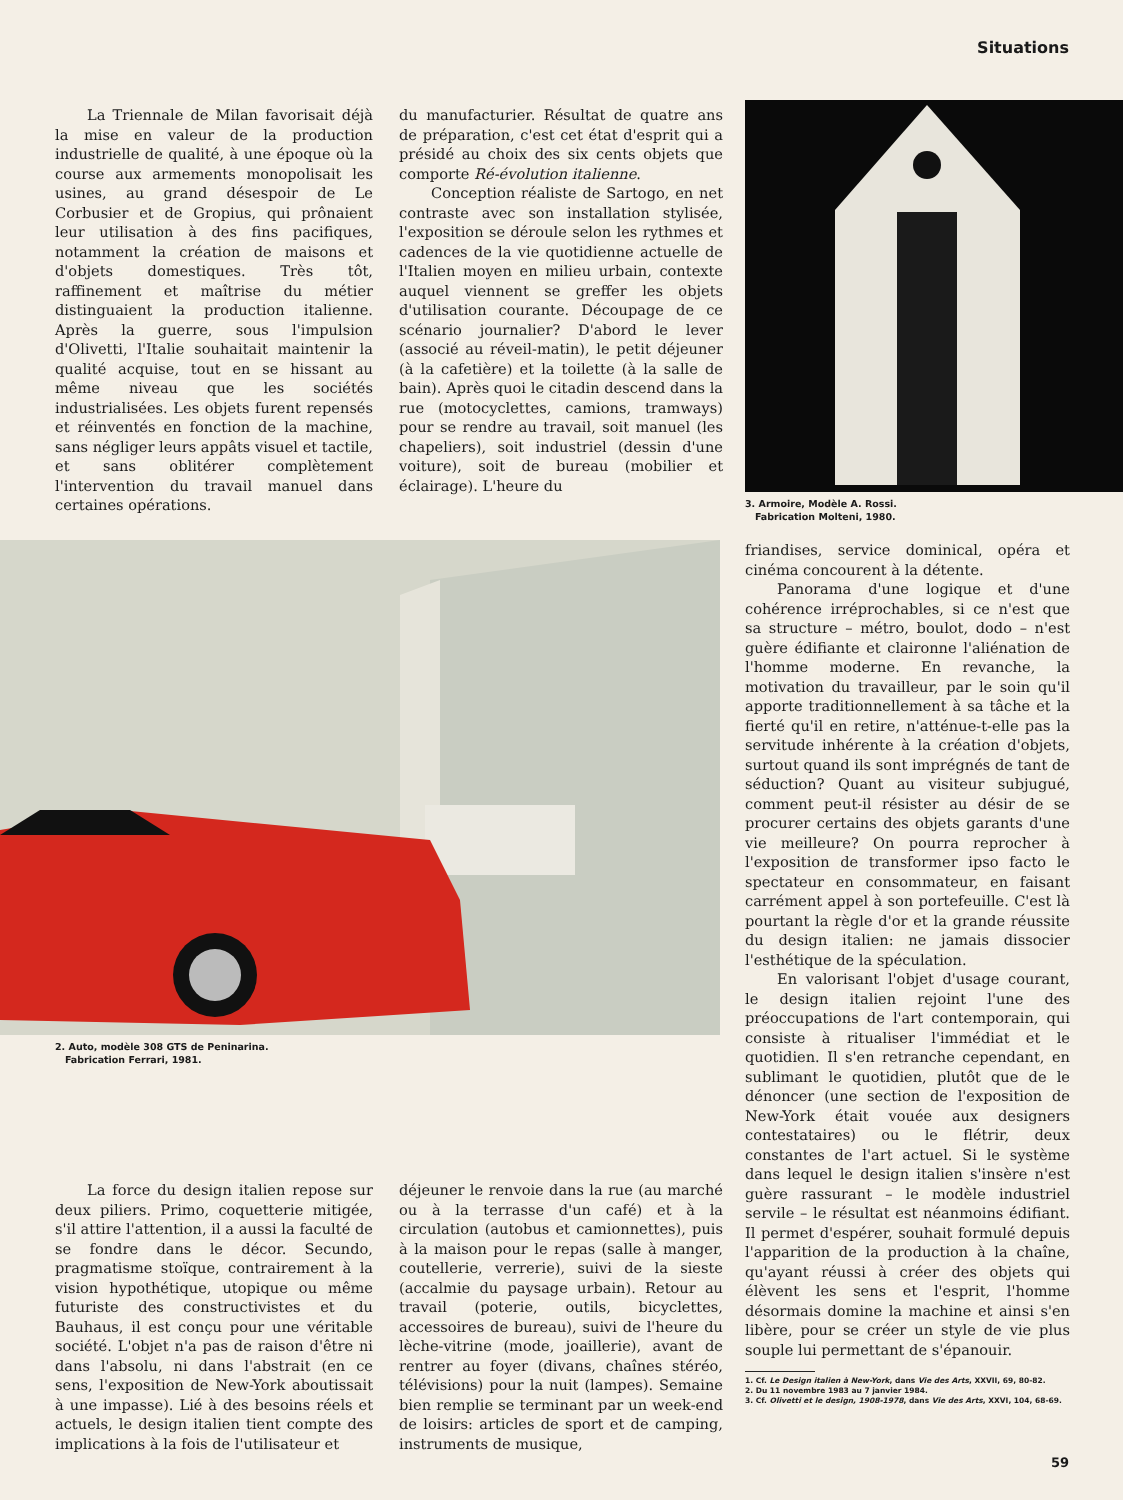Situations
La Triennale de Milan favorisait déjà la mise en valeur de la production industrielle de qualité, à une époque où la course aux armements monopolisait les usines, au grand désespoir de Le Corbusier et de Gropius, qui prônaient leur utilisation à des fins pacifiques, notamment la création de maisons et d'objets domestiques. Très tôt, raffinement et maîtrise du métier distinguaient la production italienne. Après la guerre, sous l'impulsion d'Olivetti, l'Italie souhaitait maintenir la qualité acquise, tout en se hissant au même niveau que les sociétés industrialisées. Les objets furent repensés et réinventés en fonction de la machine, sans négliger leurs appâts visuel et tactile, et sans oblitérer complètement l'intervention du travail manuel dans certaines opérations.
du manufacturier. Résultat de quatre ans de préparation, c'est cet état d'esprit qui a présidé au choix des six cents objets que comporte Ré-évolution italienne.
Conception réaliste de Sartogo, en net contraste avec son installation stylisée, l'exposition se déroule selon les rythmes et cadences de la vie quotidienne actuelle de l'Italien moyen en milieu urbain, contexte auquel viennent se greffer les objets d'utilisation courante. Découpage de ce scénario journalier? D'abord le lever (associé au réveil-matin), le petit déjeuner (à la cafetière) et la toilette (à la salle de bain). Après quoi le citadin descend dans la rue (motocyclettes, camions, tramways) pour se rendre au travail, soit manuel (les chapeliers), soit industriel (dessin d'une voiture), soit de bureau (mobilier et éclairage). L'heure du
3. Armoire, Modèle A. Rossi.
Fabrication Molteni, 1980.
2. Auto, modèle 308 GTS de Peninarina.
Fabrication Ferrari, 1981.
friandises, service dominical, opéra et cinéma concourent à la détente.
Panorama d'une logique et d'une cohérence irréprochables, si ce n'est que sa structure – métro, boulot, dodo – n'est guère édifiante et claironne l'aliénation de l'homme moderne. En revanche, la motivation du travailleur, par le soin qu'il apporte traditionnellement à sa tâche et la fierté qu'il en retire, n'atténue-t-elle pas la servitude inhérente à la création d'objets, surtout quand ils sont imprégnés de tant de séduction? Quant au visiteur subjugué, comment peut-il résister au désir de se procurer certains des objets garants d'une vie meilleure? On pourra reprocher à l'exposition de transformer ipso facto le spectateur en consommateur, en faisant carrément appel à son portefeuille. C'est là pourtant la règle d'or et la grande réussite du design italien: ne jamais dissocier l'esthétique de la spéculation.
En valorisant l'objet d'usage courant, le design italien rejoint l'une des préoccupations de l'art contemporain, qui consiste à ritualiser l'immédiat et le quotidien. Il s'en retranche cependant, en sublimant le quotidien, plutôt que de le dénoncer (une section de l'exposition de New-York était vouée aux designers contestataires) ou le flétrir, deux constantes de l'art actuel. Si le système dans lequel le design italien s'insère n'est guère rassurant – le modèle industriel servile – le résultat est néanmoins édifiant. Il permet d'espérer, souhait formulé depuis l'apparition de la production à la chaîne, qu'ayant réussi à créer des objets qui élèvent les sens et l'esprit, l'homme désormais domine la machine et ainsi s'en libère, pour se créer un style de vie plus souple lui permettant de s'épanouir.
1. Cf. Le Design italien à New-York, dans Vie des Arts, XXVII, 69, 80-82.
2. Du 11 novembre 1983 au 7 janvier 1984.
3. Cf. Olivetti et le design, 1908-1978, dans Vie des Arts, XXVI, 104, 68-69.
La force du design italien repose sur deux piliers. Primo, coquetterie mitigée, s'il attire l'attention, il a aussi la faculté de se fondre dans le décor. Secundo, pragmatisme stoïque, contrairement à la vision hypothétique, utopique ou même futuriste des constructivistes et du Bauhaus, il est conçu pour une véritable société. L'objet n'a pas de raison d'être ni dans l'absolu, ni dans l'abstrait (en ce sens, l'exposition de New-York aboutissait à une impasse). Lié à des besoins réels et actuels, le design italien tient compte des implications à la fois de l'utilisateur et
déjeuner le renvoie dans la rue (au marché ou à la terrasse d'un café) et à la circulation (autobus et camionnettes), puis à la maison pour le repas (salle à manger, coutellerie, verrerie), suivi de la sieste (accalmie du paysage urbain). Retour au travail (poterie, outils, bicyclettes, accessoires de bureau), suivi de l'heure du lèche-vitrine (mode, joaillerie), avant de rentrer au foyer (divans, chaînes stéréo, télévisions) pour la nuit (lampes). Semaine bien remplie se terminant par un week-end de loisirs: articles de sport et de camping, instruments de musique,
59